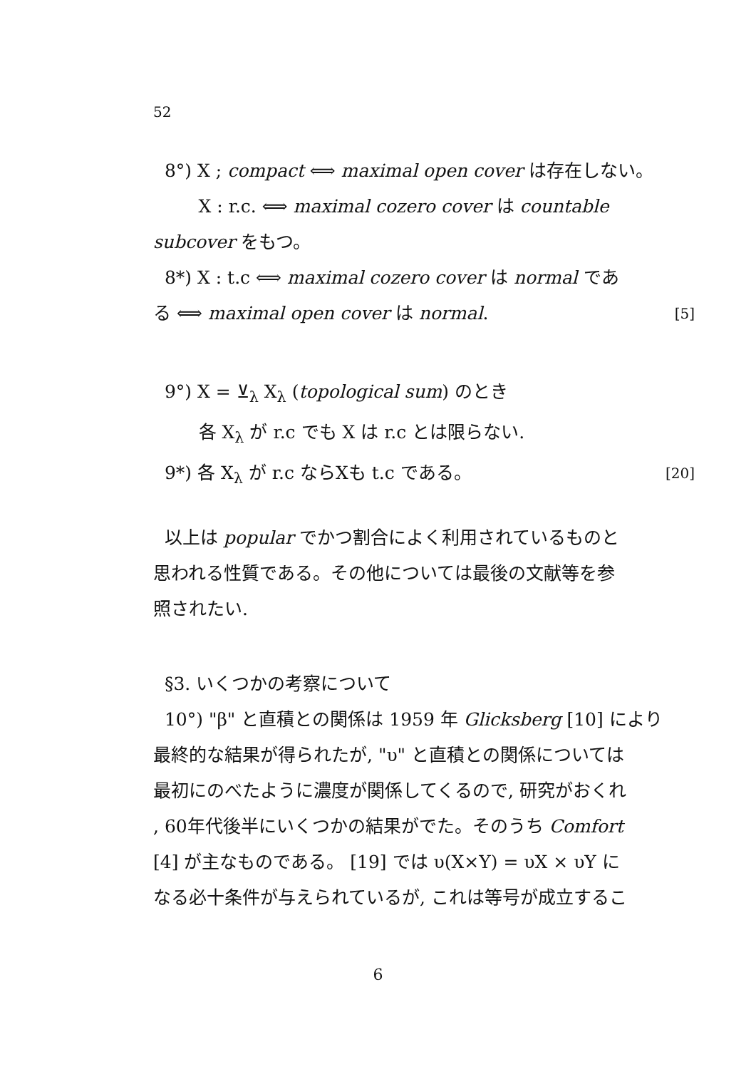52
8°) X ; compact ⟺ maximal open cover は存在しない。
X : r.c. ⟺ maximal cozero cover は countable
subcover をもつ。
8*) X : t.c ⟺ maximal cozero cover は normal であ
る ⟺ maximal open cover は normal. [5]
9°) X = ⊻<sub>λ</sub> X<sub>λ</sub> (topological sum) のとき
各 X<sub>λ</sub> が r.c でも X は r.c とは限らない.
9*) 各 X<sub>λ</sub> が r.c ならXも t.c である。 [20]
以上は popular でかつ割合によく利用されているものと
思われる性質である。その他については最後の文献等を参
照されたい.
§3. いくつかの考察について
10°) "β" と直積との関係は 1959 年 Glicksberg [10] により
最終的な結果が得られたが, "υ" と直積との関係については
最初にのべたように濃度が関係してくるので, 研究がおくれ
, 60年代後半にいくつかの結果がでた。そのうち Comfort
[4] が主なものである。 [19] では υ(X×Y) = υX × υY に
なる必十条件が与えられているが, これは等号が成立するこ
6